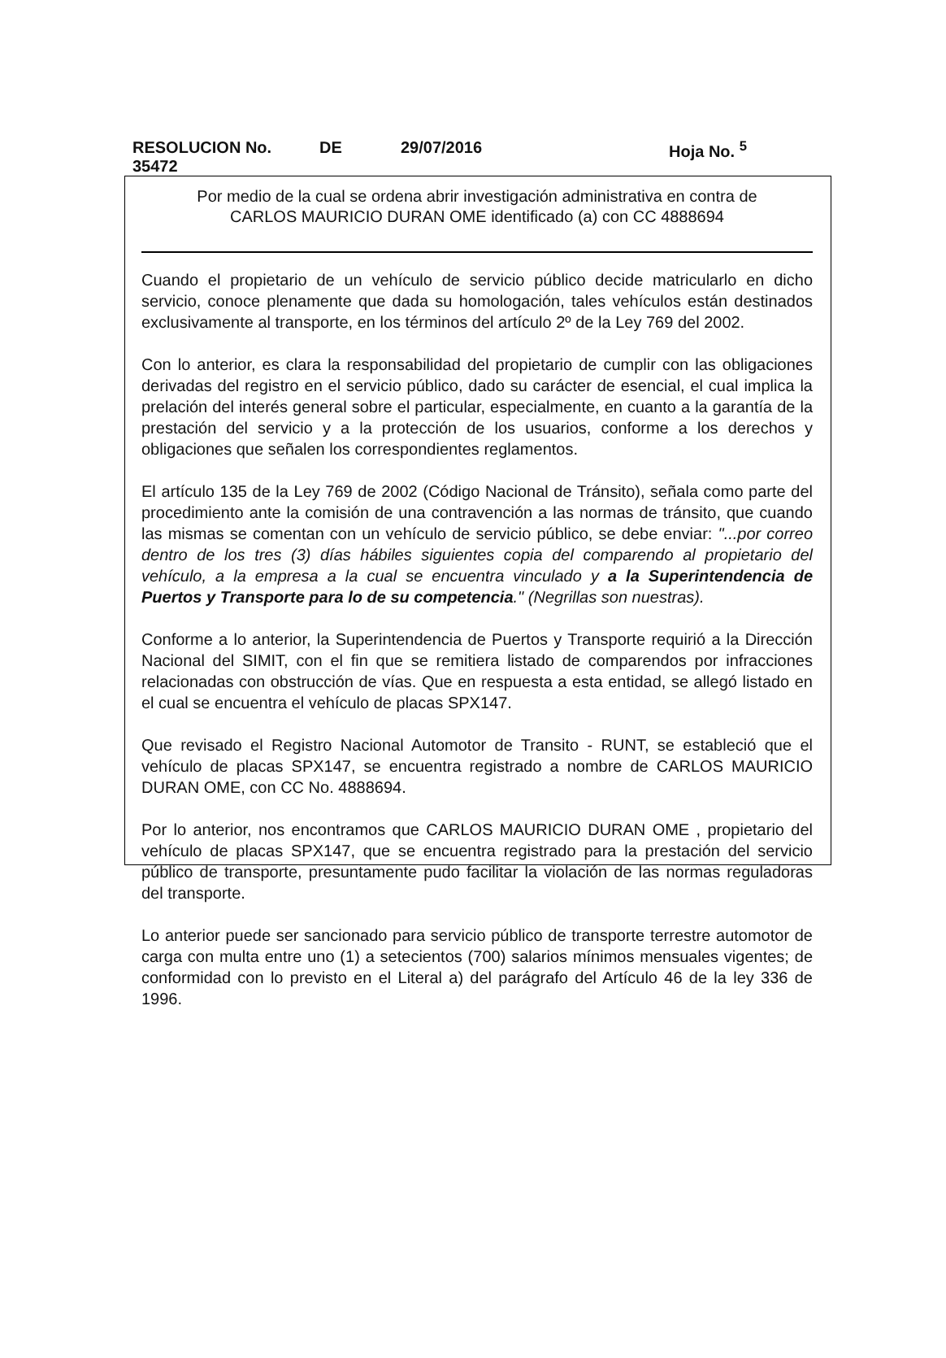RESOLUCION No. 35472 DE 29/07/2016 Hoja No. <sup>5</sup>
Por medio de la cual se ordena abrir investigación administrativa en contra de
CARLOS MAURICIO DURAN OME identificado (a) con CC 4888694
Cuando el propietario de un vehículo de servicio público decide matricularlo en dicho servicio, conoce plenamente que dada su homologación, tales vehículos están destinados exclusivamente al transporte, en los términos del artículo 2º de la Ley 769 del 2002.
Con lo anterior, es clara la responsabilidad del propietario de cumplir con las obligaciones derivadas del registro en el servicio público, dado su carácter de esencial, el cual implica la prelación del interés general sobre el particular, especialmente, en cuanto a la garantía de la prestación del servicio y a la protección de los usuarios, conforme a los derechos y obligaciones que señalen los correspondientes reglamentos.
El artículo 135 de la Ley 769 de 2002 (Código Nacional de Tránsito), señala como parte del procedimiento ante la comisión de una contravención a las normas de tránsito, que cuando las mismas se comentan con un vehículo de servicio público, se debe enviar: "...por correo dentro de los tres (3) días hábiles siguientes copia del comparendo al propietario del vehículo, a la empresa a la cual se encuentra vinculado y a la Superintendencia de Puertos y Transporte para lo de su competencia." (Negrillas son nuestras).
Conforme a lo anterior, la Superintendencia de Puertos y Transporte requirió a la Dirección Nacional del SIMIT, con el fin que se remitiera listado de comparendos por infracciones relacionadas con obstrucción de vías. Que en respuesta a esta entidad, se allegó listado en el cual se encuentra el vehículo de placas SPX147.
Que revisado el Registro Nacional Automotor de Transito - RUNT, se estableció que el vehículo de placas SPX147, se encuentra registrado a nombre de CARLOS MAURICIO DURAN OME, con CC No. 4888694.
Por lo anterior, nos encontramos que CARLOS MAURICIO DURAN OME , propietario del vehículo de placas SPX147, que se encuentra registrado para la prestación del servicio público de transporte, presuntamente pudo facilitar la violación de las normas reguladoras del transporte.
Lo anterior puede ser sancionado para servicio público de transporte terrestre automotor de carga con multa entre uno (1) a setecientos (700) salarios mínimos mensuales vigentes; de conformidad con lo previsto en el Literal a) del parágrafo del Artículo 46 de la ley 336 de 1996.